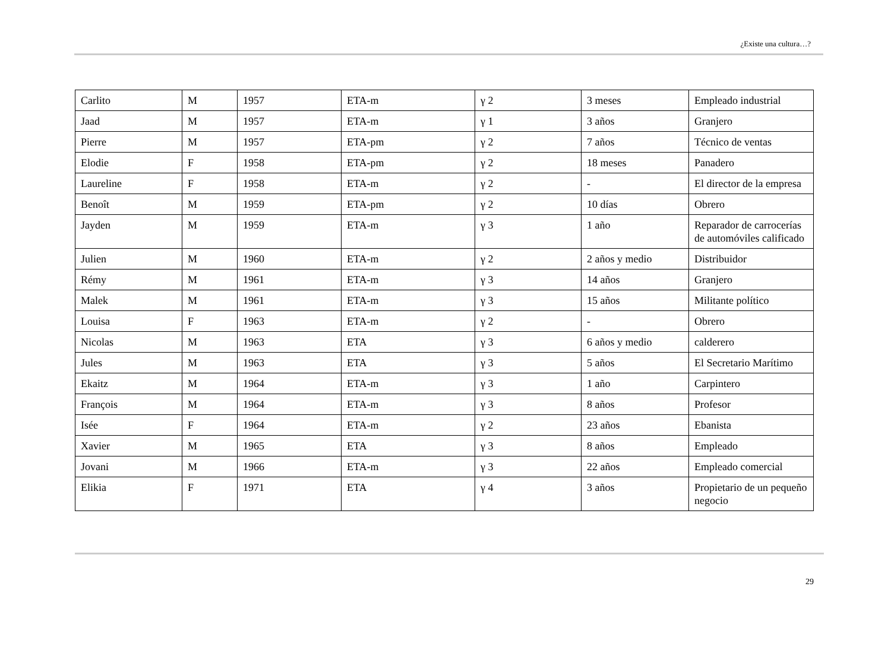¿Existe una cultura…?
| Carlito | M | 1957 | ETA-m | γ 2 | 3 meses | Empleado industrial |
| Jaad | M | 1957 | ETA-m | γ 1 | 3 años | Granjero |
| Pierre | M | 1957 | ETA-pm | γ 2 | 7 años | Técnico de ventas |
| Elodie | F | 1958 | ETA-pm | γ 2 | 18 meses | Panadero |
| Laureline | F | 1958 | ETA-m | γ 2 | - | El director de la empresa |
| Benoît | M | 1959 | ETA-pm | γ 2 | 10 días | Obrero |
| Jayden | M | 1959 | ETA-m | γ 3 | 1 año | Reparador de carrocerías de automóviles calificado |
| Julien | M | 1960 | ETA-m | γ 2 | 2 años y medio | Distribuidor |
| Rémy | M | 1961 | ETA-m | γ 3 | 14 años | Granjero |
| Malek | M | 1961 | ETA-m | γ 3 | 15 años | Militante político |
| Louisa | F | 1963 | ETA-m | γ 2 | - | Obrero |
| Nicolas | M | 1963 | ETA | γ 3 | 6 años y medio | calderero |
| Jules | M | 1963 | ETA | γ 3 | 5 años | El Secretario Marítimo |
| Ekaitz | M | 1964 | ETA-m | γ 3 | 1 año | Carpintero |
| François | M | 1964 | ETA-m | γ 3 | 8 años | Profesor |
| Isée | F | 1964 | ETA-m | γ 2 | 23 años | Ebanista |
| Xavier | M | 1965 | ETA | γ 3 | 8 años | Empleado |
| Jovani | M | 1966 | ETA-m | γ 3 | 22 años | Empleado comercial |
| Elikia | F | 1971 | ETA | γ 4 | 3 años | Propietario de un pequeño negocio |
29